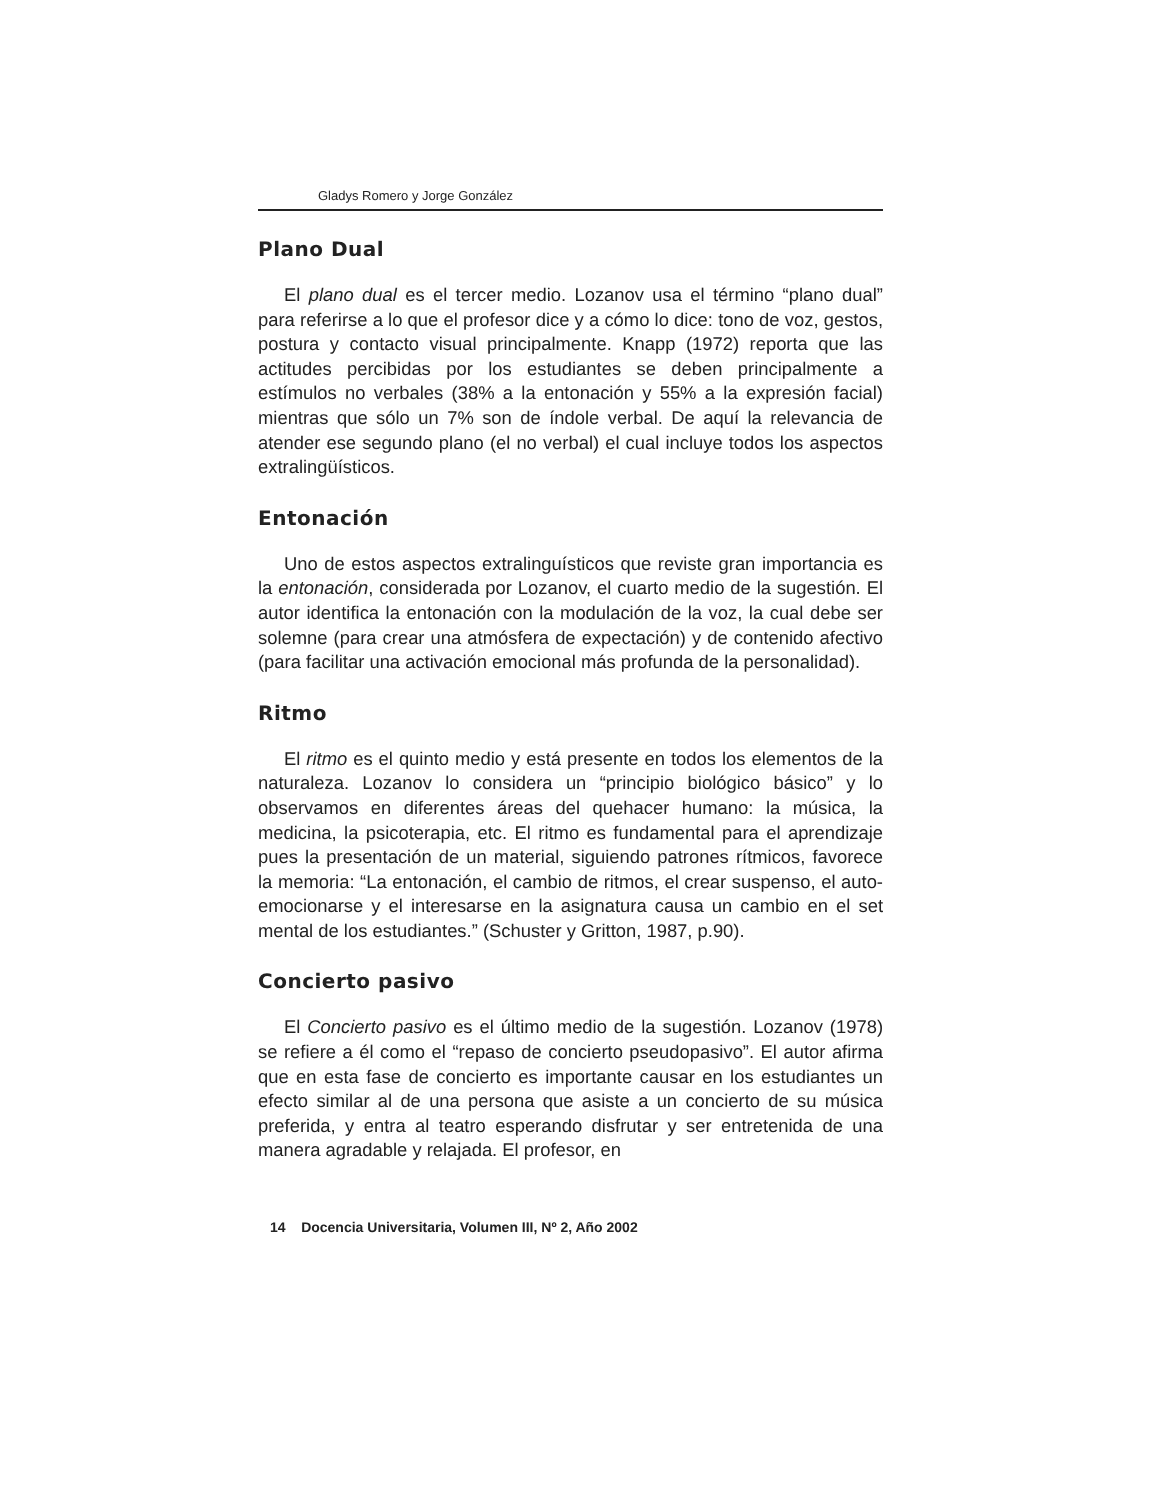Gladys Romero y Jorge González
Plano Dual
El plano dual es el tercer medio. Lozanov usa el término “plano dual” para referirse a lo que el profesor dice y a cómo lo dice: tono de voz, gestos, postura y contacto visual principalmente. Knapp (1972) reporta que las actitudes percibidas por los estudiantes se deben principalmente a estímulos no verbales (38% a la entonación y 55% a la expresión facial) mientras que sólo un 7% son de índole verbal. De aquí la relevancia de atender ese segundo plano (el no verbal) el cual incluye todos los aspectos extralingüísticos.
Entonación
Uno de estos aspectos extralinguísticos que reviste gran importancia es la entonación, considerada por Lozanov, el cuarto medio de la sugestión. El autor identifica la entonación con la modulación de la voz, la cual debe ser solemne (para crear una atmósfera de expectación) y de contenido afectivo (para facilitar una activación emocional más profunda de la personalidad).
Ritmo
El ritmo es el quinto medio y está presente en todos los elementos de la naturaleza. Lozanov lo considera un “principio biológico básico” y lo observamos en diferentes áreas del quehacer humano: la música, la medicina, la psicoterapia, etc. El ritmo es fundamental para el aprendizaje pues la presentación de un material, siguiendo patrones rítmicos, favorece la memoria: “La entonación, el cambio de ritmos, el crear suspenso, el auto-emocionarse y el interesarse en la asignatura causa un cambio en el set mental de los estudiantes.” (Schuster y Gritton, 1987, p.90).
Concierto pasivo
El Concierto pasivo es el último medio de la sugestión. Lozanov (1978) se refiere a él como el “repaso de concierto pseudopasivo”. El autor afirma que en esta fase de concierto es importante causar en los estudiantes un efecto similar al de una persona que asiste a un concierto de su música preferida, y entra al teatro esperando disfrutar y ser entretenida de una manera agradable y relajada. El profesor, en
14 Docencia Universitaria, Volumen III, Nº 2, Año 2002